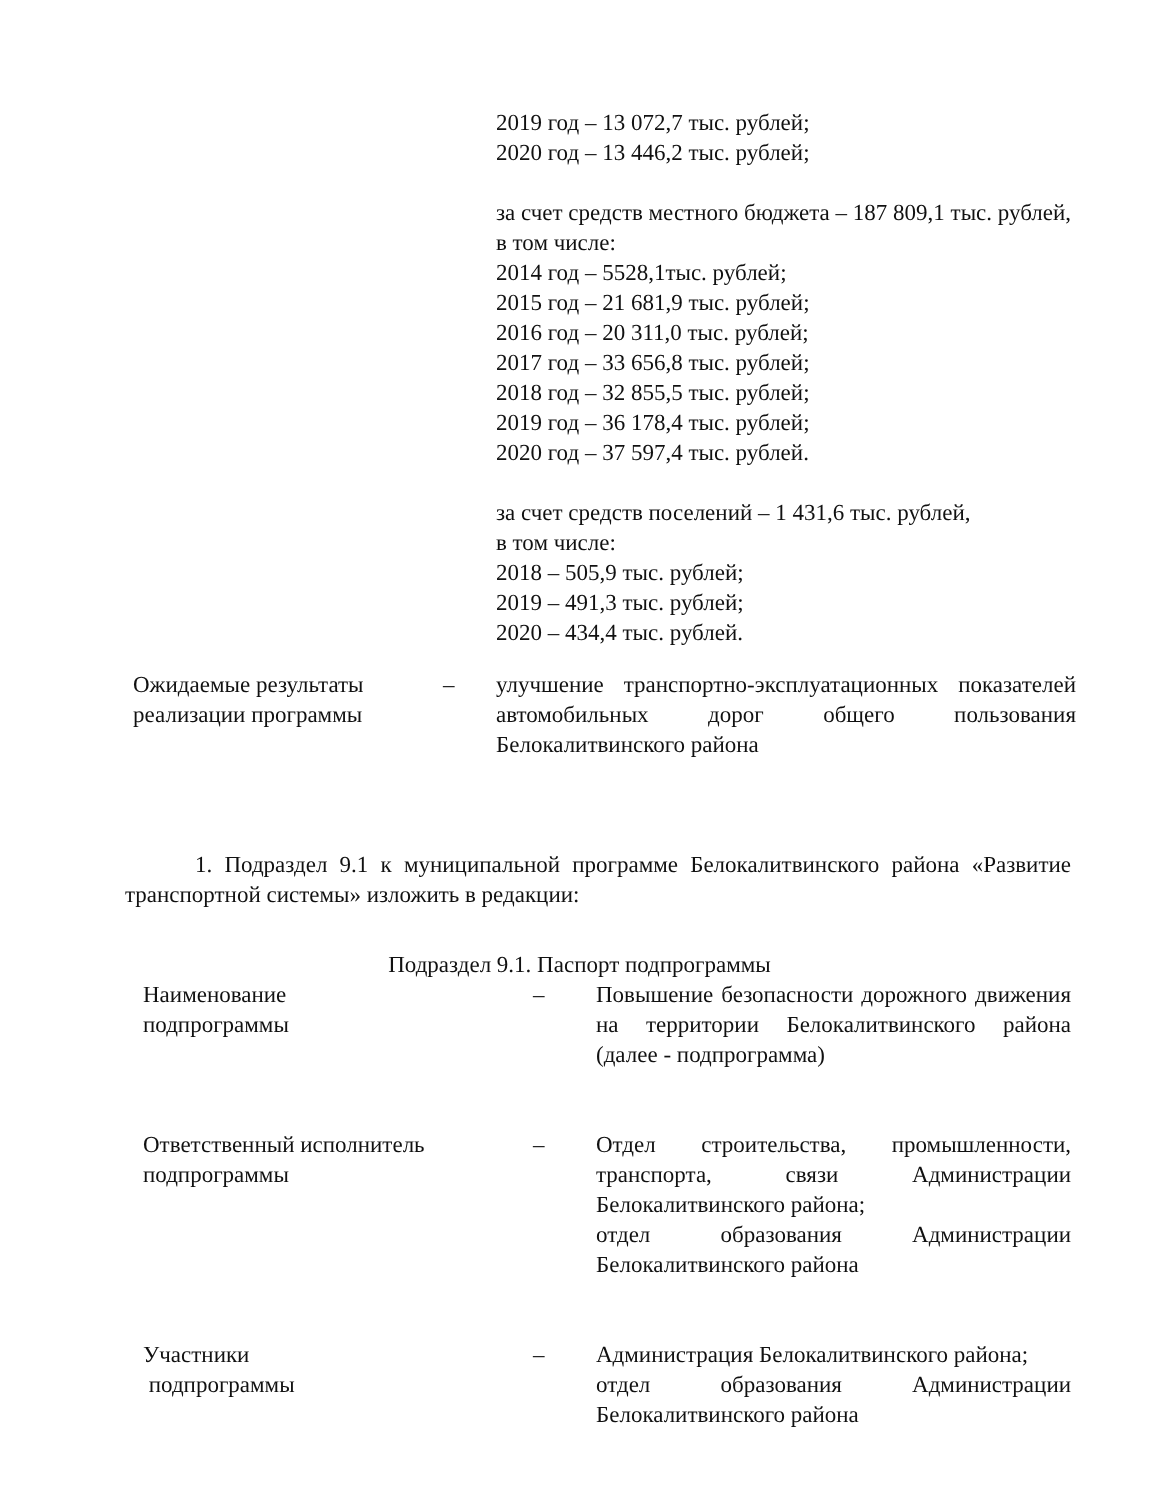2019 год – 13 072,7 тыс. рублей;
2020 год – 13 446,2 тыс. рублей;
за счет средств местного бюджета – 187 809,1 тыс. рублей,
в том числе:
2014 год – 5528,1тыс. рублей;
2015 год – 21 681,9 тыс. рублей;
2016 год – 20 311,0 тыс. рублей;
2017 год – 33 656,8 тыс. рублей;
2018 год – 32 855,5 тыс. рублей;
2019 год – 36 178,4 тыс. рублей;
2020 год – 37 597,4 тыс. рублей.
за счет средств поселений – 1 431,6 тыс. рублей,
в том числе:
2018 – 505,9 тыс. рублей;
2019 – 491,3 тыс. рублей;
2020 – 434,4 тыс. рублей.
| Ожидаемые результаты реализации программы | – | улучшение транспортно-эксплуатационных показателей автомобильных дорог общего пользования Белокалитвинского района |
1. Подраздел 9.1 к муниципальной программе Белокалитвинского района «Развитие транспортной системы» изложить в редакции:
Подраздел 9.1. Паспорт подпрограммы
| Наименование подпрограммы | – | Повышение безопасности дорожного движения на территории Белокалитвинского района (далее - подпрограмма) |
| Ответственный исполнитель подпрограммы | – | Отдел строительства, промышленности, транспорта, связи Администрации Белокалитвинского района; отдел образования Администрации Белокалитвинского района |
| Участники подпрограммы | – | Администрация Белокалитвинского района; отдел образования Администрации Белокалитвинского района |